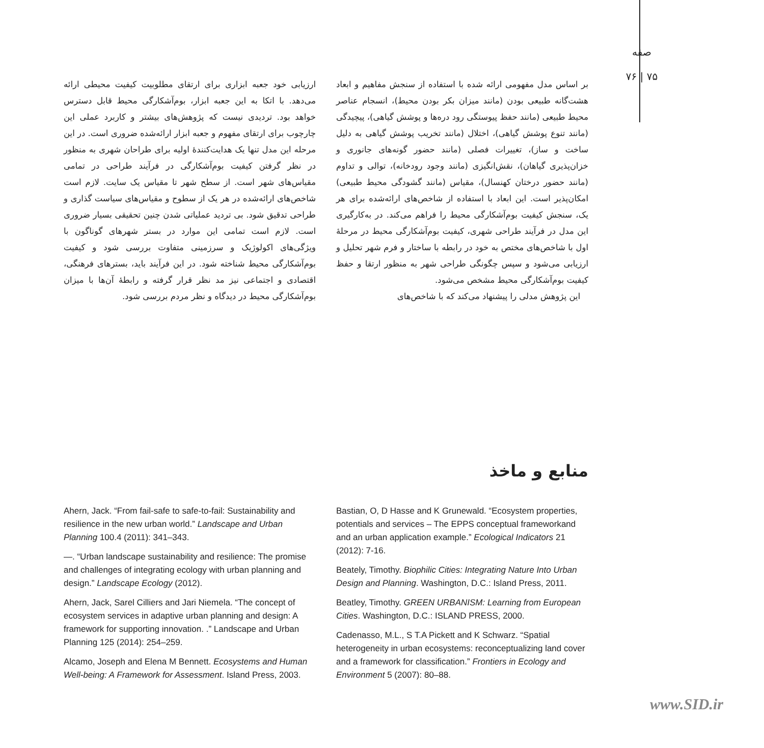صفه
۷۶ | ۷۵
بر اساس مدل مفهومی ارائه شده با استفاده از سنجش مفاهیم و ابعاد هشت‌گانه طبیعی بودن (مانند میزان بکر بودن محیط)، انسجام عناصر محیط طبیعی (مانند حفظ پیوستگی رود دره‌ها و پوشش گیاهی)، پیچیدگی (مانند تنوع پوشش گیاهی)، اختلال (مانند تخریب پوشش گیاهی به دلیل ساخت و ساز)، تغییرات فصلی (مانند حضور گونه‌های جانوری و خزان‌پذیری گیاهان)، نقش‌انگیزی (مانند وجود رودخانه)، توالی و تداوم (مانند حضور درختان کهنسال)، مقیاس (مانند گشودگی محیط طبیعی) امکان‌پذیر است. این ابعاد با استفاده از شاخص‌های ارائه‌شده برای هر یک، سنجش کیفیت بوم‌آشکارگی محیط را فراهم می‌کند. در به‌کارگیری این مدل در فرآیند طراحی شهری، کیفیت بوم‌آشکارگی محیط در مرحلهٔ اول با شاخص‌های مختص به خود در رابطه با ساختار و فرم شهر تحلیل و ارزیابی می‌شود و سپس چگونگی طراحی شهر به منظور ارتقا و حفظ کیفیت بوم‌آشکارگی محیط مشخص می‌شود.
این پژوهش مدلی را پیشنهاد می‌کند که با شاخص‌های
ارزیابی خود جعبه ابزاری برای ارتقای مطلوبیت کیفیت محیطی ارائه می‌دهد. با اتکا به این جعبه ابزار، بوم‌آشکارگی محیط قابل دسترس خواهد بود. تردیدی نیست که پژوهش‌های بیشتر و کاربرد عملی این چارچوب برای ارتقای مفهوم و جعبه ابزار ارائه‌شده ضروری است. در این مرحله این مدل تنها یک هدایت‌کنندهٔ اولیه برای طراحان شهری به منظور در نظر گرفتن کیفیت بوم‌آشکارگی در فرآیند طراحی در تمامی مقیاس‌های شهر است. از سطح شهر تا مقیاس یک سایت. لازم است شاخص‌های ارائه‌شده در هر یک از سطوح و مقیاس‌های سیاست گذاری و طراحی تدقیق شود. بی تردید عملیاتی شدن چنین تحقیقی بسیار ضروری است. لازم است تمامی این موارد در بستر شهرهای گوناگون با ویژگی‌های اکولوژیک و سرزمینی متفاوت بررسی شود و کیفیت بوم‌آشکارگی محیط شناخته شود. در این فرآیند باید، بسترهای فرهنگی، اقتصادی و اجتماعی نیز مد نظر قرار گرفته و رابطهٔ آن‌ها با میزان بوم‌آشکارگی محیط در دیدگاه و نظر مردم بررسی شود.
منابع و ماخذ
Ahern, Jack. “From fail-safe to safe-to-fail: Sustainability and resilience in the new urban world.” Landscape and Urban Planning 100.4 (2011): 341–343.
—. “Urban landscape sustainability and resilience: The promise and challenges of integrating ecology with urban planning and design.” Landscape Ecology (2012).
Ahern, Jack, Sarel Cilliers and Jari Niemela. “The concept of ecosystem services in adaptive urban planning and design: A framework for supporting innovation. .” Landscape and Urban Planning 125 (2014): 254–259.
Alcamo, Joseph and Elena M Bennett. Ecosystems and Human Well-being: A Framework for Assessment. Island Press, 2003.
Bastian, O, D Hasse and K Grunewald. “Ecosystem properties, potentials and services – The EPPS conceptual frameworkand and an urban application example.” Ecological Indicators 21 (2012): 7-16.
Beately, Timothy. Biophilic Cities: Integrating Nature Into Urban Design and Planning. Washington, D.C.: Island Press, 2011.
Beatley, Timothy. GREEN URBANISM: Learning from European Cities. Washington, D.C.: ISLAND PRESS, 2000.
Cadenasso, M.L., S T.A Pickett and K Schwarz. “Spatial heterogeneity in urban ecosystems: reconceptualizing land cover and a framework for classification.” Frontiers in Ecology and Environment 5 (2007): 80–88.
www.SID.ir